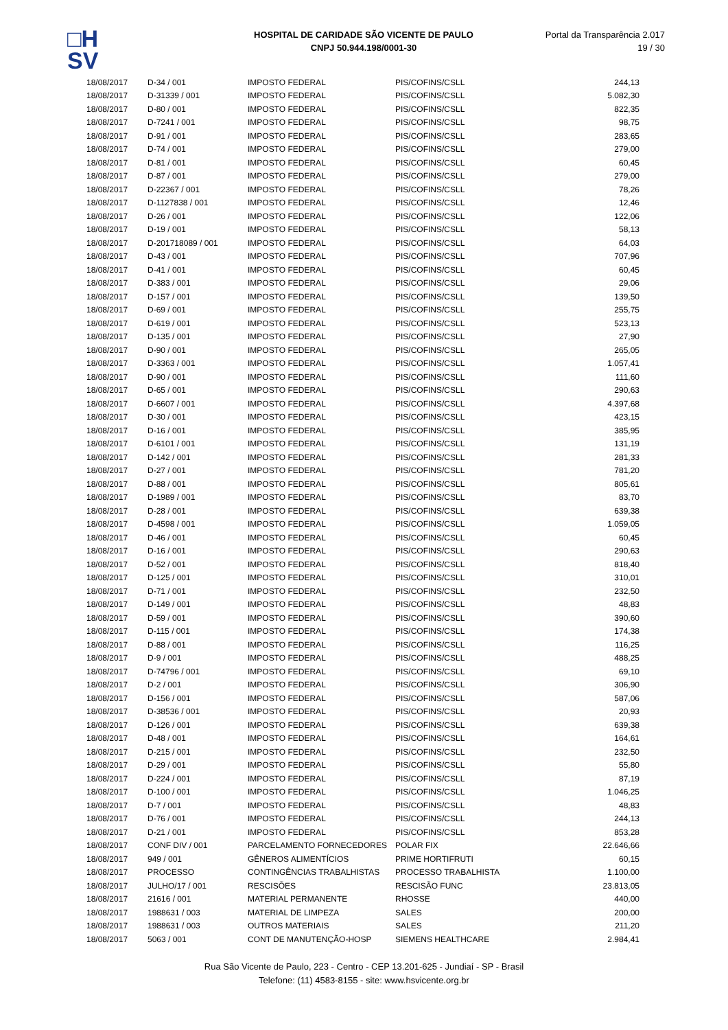□H
SV
HOSPITAL DE CARIDADE SÃO VICENTE DE PAULO
CNPJ 50.944.198/0001-30
Portal da Transparência 2.017
19 / 30
| 18/08/2017 | D-34 / 001 | IMPOSTO FEDERAL | PIS/COFINS/CSLL | 244,13 |
| 18/08/2017 | D-31339 / 001 | IMPOSTO FEDERAL | PIS/COFINS/CSLL | 5.082,30 |
| 18/08/2017 | D-80 / 001 | IMPOSTO FEDERAL | PIS/COFINS/CSLL | 822,35 |
| 18/08/2017 | D-7241 / 001 | IMPOSTO FEDERAL | PIS/COFINS/CSLL | 98,75 |
| 18/08/2017 | D-91 / 001 | IMPOSTO FEDERAL | PIS/COFINS/CSLL | 283,65 |
| 18/08/2017 | D-74 / 001 | IMPOSTO FEDERAL | PIS/COFINS/CSLL | 279,00 |
| 18/08/2017 | D-81 / 001 | IMPOSTO FEDERAL | PIS/COFINS/CSLL | 60,45 |
| 18/08/2017 | D-87 / 001 | IMPOSTO FEDERAL | PIS/COFINS/CSLL | 279,00 |
| 18/08/2017 | D-22367 / 001 | IMPOSTO FEDERAL | PIS/COFINS/CSLL | 78,26 |
| 18/08/2017 | D-1127838 / 001 | IMPOSTO FEDERAL | PIS/COFINS/CSLL | 12,46 |
| 18/08/2017 | D-26 / 001 | IMPOSTO FEDERAL | PIS/COFINS/CSLL | 122,06 |
| 18/08/2017 | D-19 / 001 | IMPOSTO FEDERAL | PIS/COFINS/CSLL | 58,13 |
| 18/08/2017 | D-201718089 / 001 | IMPOSTO FEDERAL | PIS/COFINS/CSLL | 64,03 |
| 18/08/2017 | D-43 / 001 | IMPOSTO FEDERAL | PIS/COFINS/CSLL | 707,96 |
| 18/08/2017 | D-41 / 001 | IMPOSTO FEDERAL | PIS/COFINS/CSLL | 60,45 |
| 18/08/2017 | D-383 / 001 | IMPOSTO FEDERAL | PIS/COFINS/CSLL | 29,06 |
| 18/08/2017 | D-157 / 001 | IMPOSTO FEDERAL | PIS/COFINS/CSLL | 139,50 |
| 18/08/2017 | D-69 / 001 | IMPOSTO FEDERAL | PIS/COFINS/CSLL | 255,75 |
| 18/08/2017 | D-619 / 001 | IMPOSTO FEDERAL | PIS/COFINS/CSLL | 523,13 |
| 18/08/2017 | D-135 / 001 | IMPOSTO FEDERAL | PIS/COFINS/CSLL | 27,90 |
| 18/08/2017 | D-90 / 001 | IMPOSTO FEDERAL | PIS/COFINS/CSLL | 265,05 |
| 18/08/2017 | D-3363 / 001 | IMPOSTO FEDERAL | PIS/COFINS/CSLL | 1.057,41 |
| 18/08/2017 | D-90 / 001 | IMPOSTO FEDERAL | PIS/COFINS/CSLL | 111,60 |
| 18/08/2017 | D-65 / 001 | IMPOSTO FEDERAL | PIS/COFINS/CSLL | 290,63 |
| 18/08/2017 | D-6607 / 001 | IMPOSTO FEDERAL | PIS/COFINS/CSLL | 4.397,68 |
| 18/08/2017 | D-30 / 001 | IMPOSTO FEDERAL | PIS/COFINS/CSLL | 423,15 |
| 18/08/2017 | D-16 / 001 | IMPOSTO FEDERAL | PIS/COFINS/CSLL | 385,95 |
| 18/08/2017 | D-6101 / 001 | IMPOSTO FEDERAL | PIS/COFINS/CSLL | 131,19 |
| 18/08/2017 | D-142 / 001 | IMPOSTO FEDERAL | PIS/COFINS/CSLL | 281,33 |
| 18/08/2017 | D-27 / 001 | IMPOSTO FEDERAL | PIS/COFINS/CSLL | 781,20 |
| 18/08/2017 | D-88 / 001 | IMPOSTO FEDERAL | PIS/COFINS/CSLL | 805,61 |
| 18/08/2017 | D-1989 / 001 | IMPOSTO FEDERAL | PIS/COFINS/CSLL | 83,70 |
| 18/08/2017 | D-28 / 001 | IMPOSTO FEDERAL | PIS/COFINS/CSLL | 639,38 |
| 18/08/2017 | D-4598 / 001 | IMPOSTO FEDERAL | PIS/COFINS/CSLL | 1.059,05 |
| 18/08/2017 | D-46 / 001 | IMPOSTO FEDERAL | PIS/COFINS/CSLL | 60,45 |
| 18/08/2017 | D-16 / 001 | IMPOSTO FEDERAL | PIS/COFINS/CSLL | 290,63 |
| 18/08/2017 | D-52 / 001 | IMPOSTO FEDERAL | PIS/COFINS/CSLL | 818,40 |
| 18/08/2017 | D-125 / 001 | IMPOSTO FEDERAL | PIS/COFINS/CSLL | 310,01 |
| 18/08/2017 | D-71 / 001 | IMPOSTO FEDERAL | PIS/COFINS/CSLL | 232,50 |
| 18/08/2017 | D-149 / 001 | IMPOSTO FEDERAL | PIS/COFINS/CSLL | 48,83 |
| 18/08/2017 | D-59 / 001 | IMPOSTO FEDERAL | PIS/COFINS/CSLL | 390,60 |
| 18/08/2017 | D-115 / 001 | IMPOSTO FEDERAL | PIS/COFINS/CSLL | 174,38 |
| 18/08/2017 | D-88 / 001 | IMPOSTO FEDERAL | PIS/COFINS/CSLL | 116,25 |
| 18/08/2017 | D-9 / 001 | IMPOSTO FEDERAL | PIS/COFINS/CSLL | 488,25 |
| 18/08/2017 | D-74796 / 001 | IMPOSTO FEDERAL | PIS/COFINS/CSLL | 69,10 |
| 18/08/2017 | D-2 / 001 | IMPOSTO FEDERAL | PIS/COFINS/CSLL | 306,90 |
| 18/08/2017 | D-156 / 001 | IMPOSTO FEDERAL | PIS/COFINS/CSLL | 587,06 |
| 18/08/2017 | D-38536 / 001 | IMPOSTO FEDERAL | PIS/COFINS/CSLL | 20,93 |
| 18/08/2017 | D-126 / 001 | IMPOSTO FEDERAL | PIS/COFINS/CSLL | 639,38 |
| 18/08/2017 | D-48 / 001 | IMPOSTO FEDERAL | PIS/COFINS/CSLL | 164,61 |
| 18/08/2017 | D-215 / 001 | IMPOSTO FEDERAL | PIS/COFINS/CSLL | 232,50 |
| 18/08/2017 | D-29 / 001 | IMPOSTO FEDERAL | PIS/COFINS/CSLL | 55,80 |
| 18/08/2017 | D-224 / 001 | IMPOSTO FEDERAL | PIS/COFINS/CSLL | 87,19 |
| 18/08/2017 | D-100 / 001 | IMPOSTO FEDERAL | PIS/COFINS/CSLL | 1.046,25 |
| 18/08/2017 | D-7 / 001 | IMPOSTO FEDERAL | PIS/COFINS/CSLL | 48,83 |
| 18/08/2017 | D-76 / 001 | IMPOSTO FEDERAL | PIS/COFINS/CSLL | 244,13 |
| 18/08/2017 | D-21 / 001 | IMPOSTO FEDERAL | PIS/COFINS/CSLL | 853,28 |
| 18/08/2017 | CONF DIV / 001 | PARCELAMENTO FORNECEDORES | POLAR FIX | 22.646,66 |
| 18/08/2017 | 949 / 001 | GÊNEROS ALIMENTÍCIOS | PRIME HORTIFRUTI | 60,15 |
| 18/08/2017 | PROCESSO | CONTINGÊNCIAS TRABALHISTAS | PROCESSO TRABALHISTA | 1.100,00 |
| 18/08/2017 | JULHO/17 / 001 | RESCISÕES | RESCISÃO FUNC | 23.813,05 |
| 18/08/2017 | 21616 / 001 | MATERIAL PERMANENTE | RHOSSE | 440,00 |
| 18/08/2017 | 1988631 / 003 | MATERIAL DE LIMPEZA | SALES | 200,00 |
| 18/08/2017 | 1988631 / 003 | OUTROS MATERIAIS | SALES | 211,20 |
| 18/08/2017 | 5063 / 001 | CONT DE MANUTENÇÃO-HOSP | SIEMENS HEALTHCARE | 2.984,41 |
Rua São Vicente de Paulo, 223 - Centro - CEP 13.201-625 - Jundiaí - SP - Brasil
Telefone: (11) 4583-8155 - site: www.hsvicente.org.br